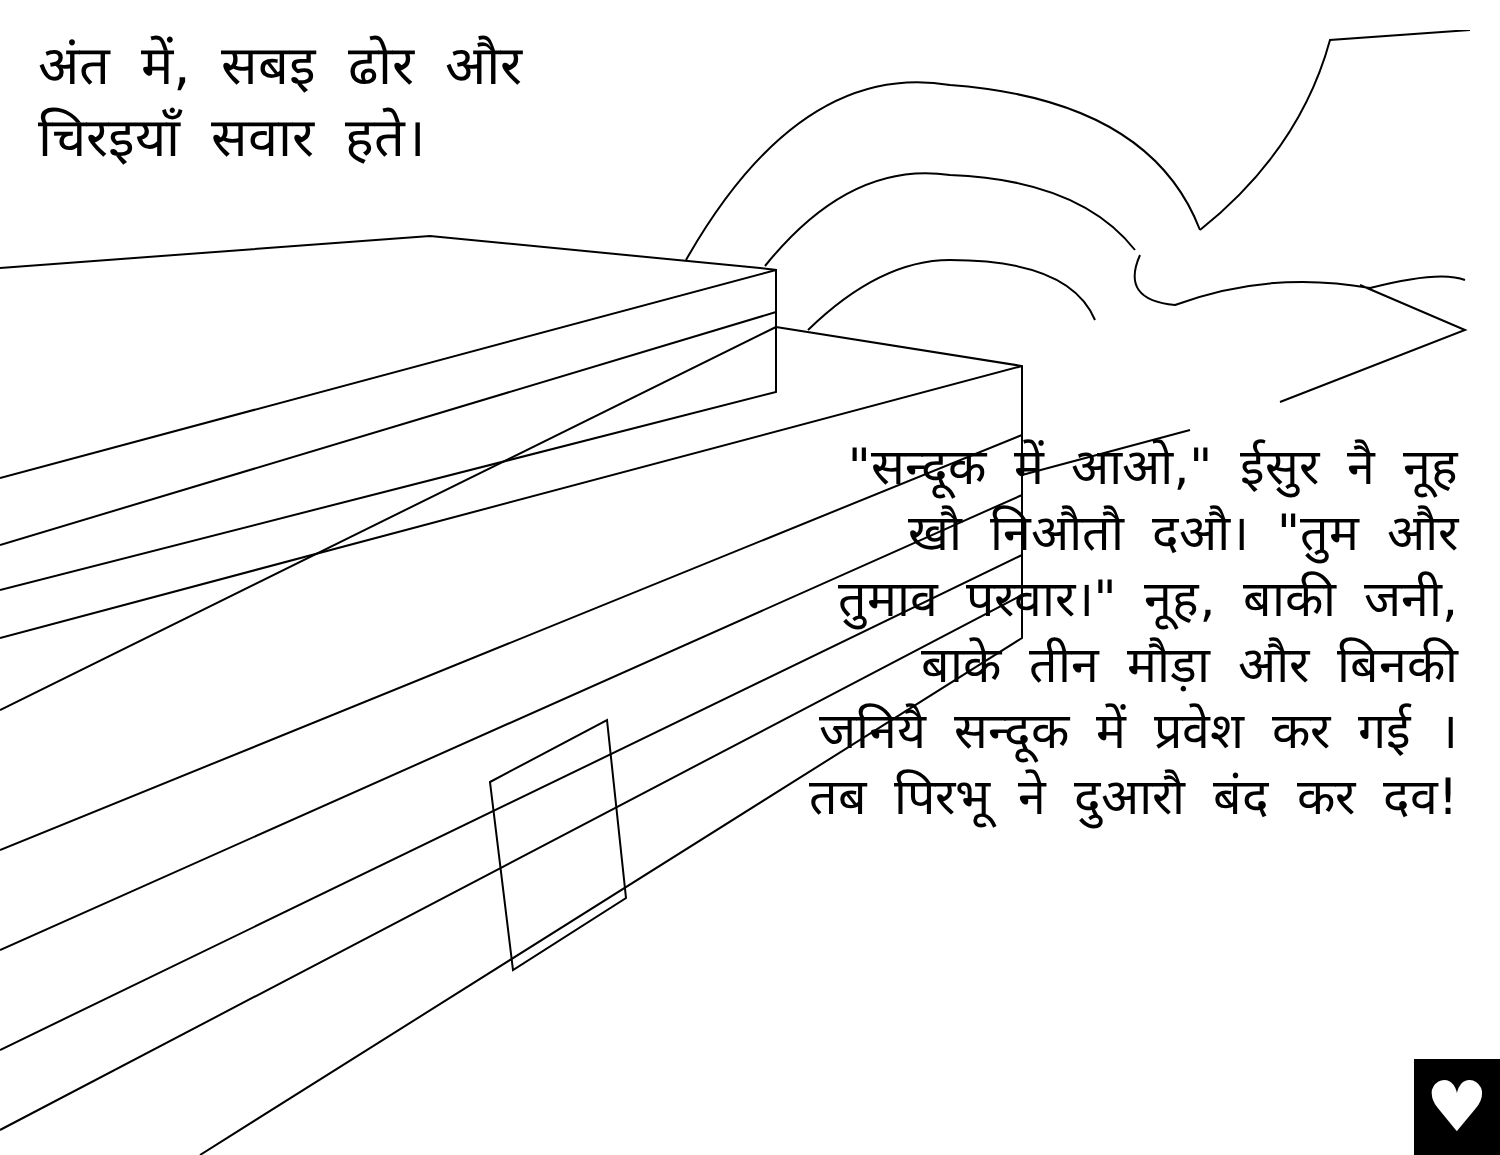अंत में, सबइ ढोर और चिरइयाँ सवार हते।
"सन्दूक में आओ," ईसुर नै नूह खौ निऔतौ दऔ। "तुम और तुमाव परवार।" नूह, बाकी जनी, बाके तीन मौड़ा और बिनकी जनियै सन्दूक में प्रवेश कर गई । तब पिरभू ने दुआरौ बंद कर दव!
♥